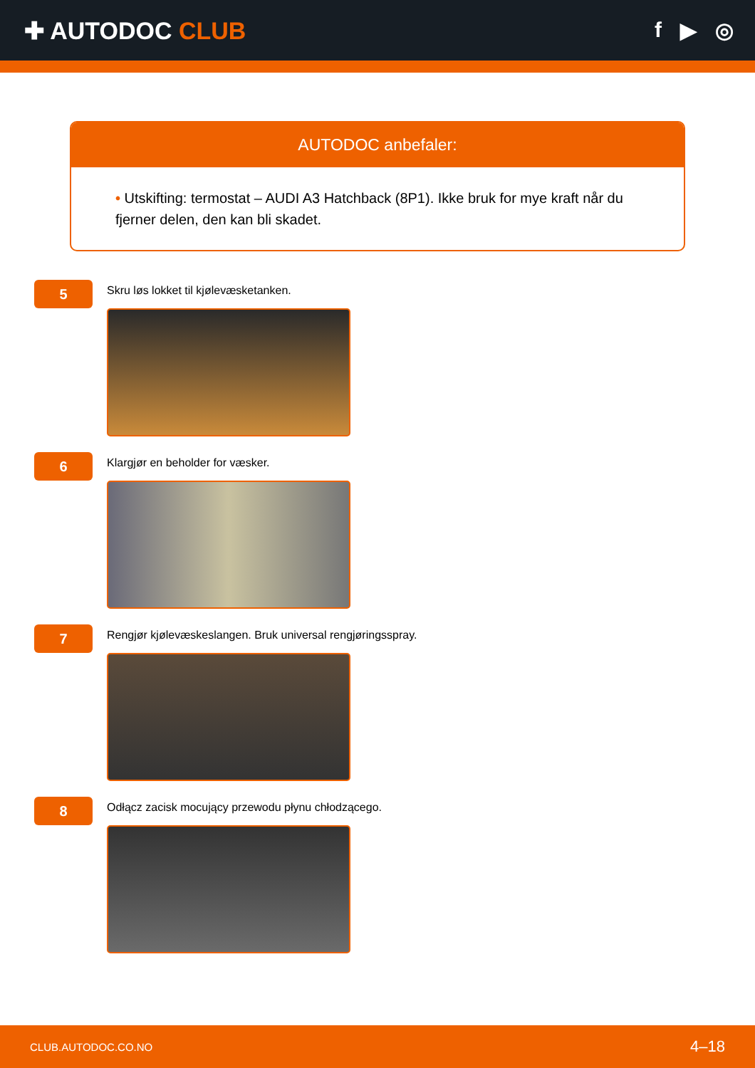✚ AUTODOC CLUB f ▶ ◎
AUTODOC anbefaler:
• Utskifting: termostat – AUDI A3 Hatchback (8P1). Ikke bruk for mye kraft når du fjerner delen, den kan bli skadet.
5
Skru løs lokket til kjølevæsketanken.
6
Klargjør en beholder for væsker.
7
Rengjør kjølevæskeslangen. Bruk universal rengjøringsspray.
8
Odłącz zacisk mocujący przewodu płynu chłodzącego.
CLUB.AUTODOC.CO.NO 4–18